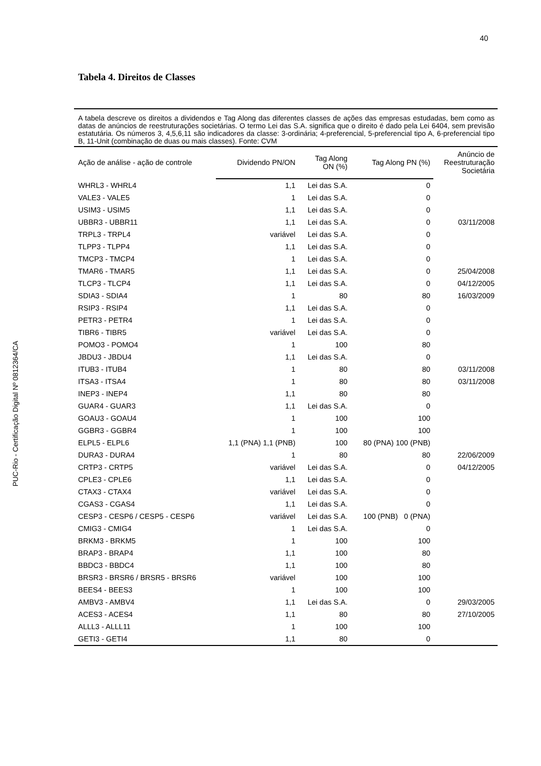40
PUC-Rio - Certificação Digital Nº 0812364/CA
Tabela 4. Direitos de Classes
A tabela descreve os direitos a dividendos e Tag Along das diferentes classes de ações das empresas estudadas, bem como as datas de anúncios de reestruturações societárias. O termo Lei das S.A. significa que o direito é dado pela Lei 6404, sem previsão estatutária. Os números 3, 4,5,6,11 são indicadores da classe: 3-ordinária; 4-preferencial, 5-preferencial tipo A, 6-preferencial tipo B, 11-Unit (combinação de duas ou mais classes). Fonte: CVM
| Ação de análise - ação de controle | Dividendo PN/ON | Tag Along ON (%) | Tag Along PN (%) | Anúncio de Reestruturação Societária |
| --- | --- | --- | --- | --- |
| WHRL3 - WHRL4 | 1,1 | Lei das S.A. | 0 | |
| VALE3 - VALE5 | 1 | Lei das S.A. | 0 | |
| USIM3 - USIM5 | 1,1 | Lei das S.A. | 0 | |
| UBBR3 - UBBR11 | 1,1 | Lei das S.A. | 0 | 03/11/2008 |
| TRPL3 - TRPL4 | variável | Lei das S.A. | 0 | |
| TLPP3 - TLPP4 | 1,1 | Lei das S.A. | 0 | |
| TMCP3 - TMCP4 | 1 | Lei das S.A. | 0 | |
| TMAR6 - TMAR5 | 1,1 | Lei das S.A. | 0 | 25/04/2008 |
| TLCP3 - TLCP4 | 1,1 | Lei das S.A. | 0 | 04/12/2005 |
| SDIA3 - SDIA4 | 1 | 80 | 80 | 16/03/2009 |
| RSIP3 - RSIP4 | 1,1 | Lei das S.A. | 0 | |
| PETR3 - PETR4 | 1 | Lei das S.A. | 0 | |
| TIBR6 - TIBR5 | variável | Lei das S.A. | 0 | |
| POMO3 - POMO4 | 1 | 100 | 80 | |
| JBDU3 - JBDU4 | 1,1 | Lei das S.A. | 0 | |
| ITUB3 - ITUB4 | 1 | 80 | 80 | 03/11/2008 |
| ITSA3 - ITSA4 | 1 | 80 | 80 | 03/11/2008 |
| INEP3 - INEP4 | 1,1 | 80 | 80 | |
| GUAR4 - GUAR3 | 1,1 | Lei das S.A. | 0 | |
| GOAU3 - GOAU4 | 1 | 100 | 100 | |
| GGBR3 - GGBR4 | 1 | 100 | 100 | |
| ELPL5 - ELPL6 | 1,1 (PNA) 1,1 (PNB) | 100 | 80 (PNA) 100 (PNB) | |
| DURA3 - DURA4 | 1 | 80 | 80 | 22/06/2009 |
| CRTP3 - CRTP5 | variável | Lei das S.A. | 0 | 04/12/2005 |
| CPLE3 - CPLE6 | 1,1 | Lei das S.A. | 0 | |
| CTAX3 - CTAX4 | variável | Lei das S.A. | 0 | |
| CGAS3 - CGAS4 | 1,1 | Lei das S.A. | 0 | |
| CESP3 - CESP6 / CESP5 - CESP6 | variável | Lei das S.A. | 100 (PNB) 0 (PNA) | |
| CMIG3 - CMIG4 | 1 | Lei das S.A. | 0 | |
| BRKM3 - BRKM5 | 1 | 100 | 100 | |
| BRAP3 - BRAP4 | 1,1 | 100 | 80 | |
| BBDC3 - BBDC4 | 1,1 | 100 | 80 | |
| BRSR3 - BRSR6 / BRSR5 - BRSR6 | variável | 100 | 100 | |
| BEES4 - BEES3 | 1 | 100 | 100 | |
| AMBV3 - AMBV4 | 1,1 | Lei das S.A. | 0 | 29/03/2005 |
| ACES3 - ACES4 | 1,1 | 80 | 80 | 27/10/2005 |
| ALLL3 - ALLL11 | 1 | 100 | 100 | |
| GETI3 - GETI4 | 1,1 | 80 | 0 | |